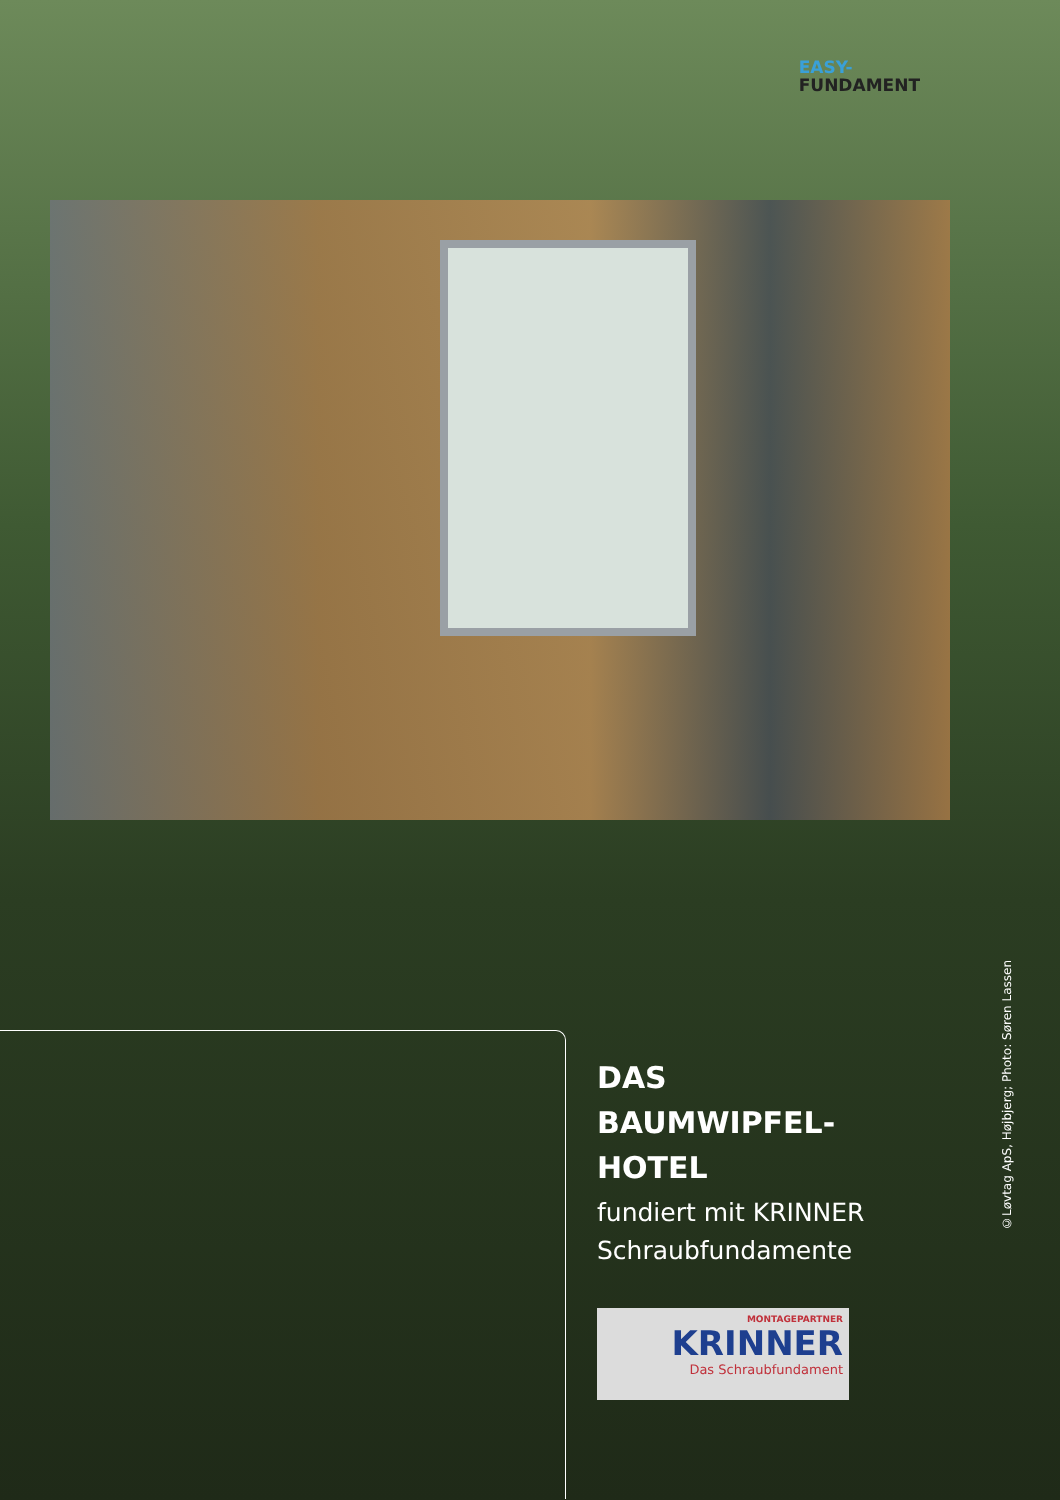EASY-
FUNDAMENT
©Løvtag ApS, Højbjerg; Photo: Søren Lassen
DAS
BAUMWIPFEL-
HOTEL
fundiert mit KRINNER
Schraubfundamente
MONTAGEPARTNER
KRINNER
Das Schraubfundament